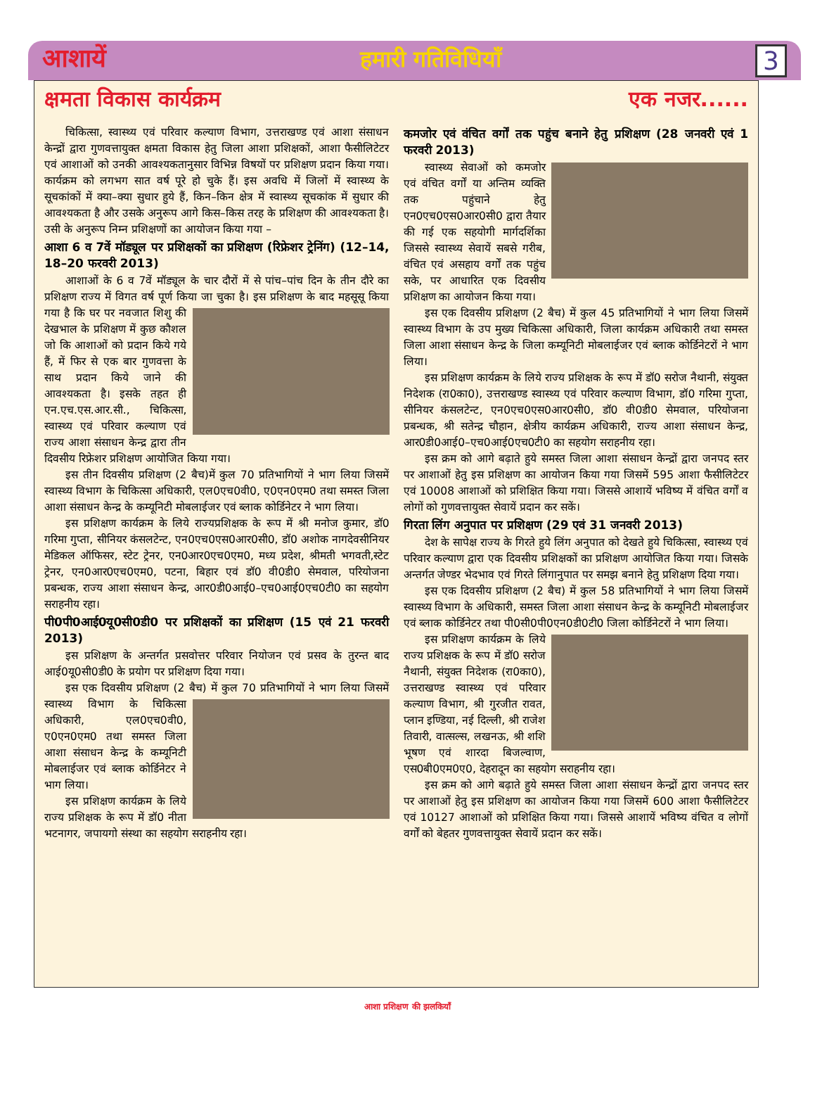आशायें हमारी गतिविधियाँ 3
क्षमता विकास कार्यक्रम एक नजर......
चिकित्सा, स्वास्थ्य एवं परिवार कल्याण विभाग, उत्तराखण्ड एवं आशा संसाधन केन्द्रों द्वारा गुणवत्तायुक्त क्षमता विकास हेतु जिला आशा प्रशिक्षकों, आशा फैसीलिटेटर एवं आशाओं को उनकी आवश्यकतानुसार विभिन्न विषयों पर प्रशिक्षण प्रदान किया गया। कार्यक्रम को लगभग सात वर्ष पूरे हो चुके हैं। इस अवधि में जिलों में स्वास्थ्य के सूचकांकों में क्या–क्या सुधार हुये हैं, किन–किन क्षेत्र में स्वास्थ्य सूचकांक में सुधार की आवश्यकता है और उसके अनुरूप आगे किस–किस तरह के प्रशिक्षण की आवश्यकता है। उसी के अनुरूप निम्न प्रशिक्षणों का आयोजन किया गया –
आशा 6 व 7वें मॉड्यूल पर प्रशिक्षकों का प्रशिक्षण (रिफ्रेशर ट्रेनिंग) (12–14, 18–20 फरवरी 2013)
आशाओं के 6 व 7वें मॉड्यूल के चार दौरों में से पांच–पांच दिन के तीन दौरे का प्रशिक्षण राज्य में विगत वर्ष पूर्ण किया जा चुका है। इस प्रशिक्षण के बाद महसूसू किया गया है कि घर पर नवजात शिशु की देखभाल के प्रशिक्षण में कुछ कौशल जो कि आशाओं को प्रदान किये गये हैं, में फिर से एक बार गुणवत्ता के साथ प्रदान किये जाने की आवश्यकता है। इसके तहत ही एन.एच.एस.आर.सी., चिकित्सा, स्वास्थ्य एवं परिवार कल्याण एवं राज्य आशा संसाधन केन्द्र द्वारा तीन दिवसीय रिफ्रेशर प्रशिक्षण आयोजित किया गया।
इस तीन दिवसीय प्रशिक्षण (2 बैच)में कुल 70 प्रतिभागियों ने भाग लिया जिसमें स्वास्थ्य विभाग के चिकित्सा अधिकारी, एल0एच0वी0, ए0एन0एम0 तथा समस्त जिला आशा संसाधन केन्द्र के कम्यूनिटी मोबलाईजर एवं ब्लाक कोर्डिनेटर ने भाग लिया।
इस प्रशिक्षण कार्यक्रम के लिये राज्यप्रशिक्षक के रूप में श्री मनोज कुमार, डॉ0 गरिमा गुप्ता, सीनियर कंसलटेन्ट, एन0एच0एस0आर0सी0, डॉ0 अशोक नागदेवसीनियर मेडिकल ऑफिसर, स्टेट ट्रेनर, एन0आर0एच0एम0, मध्य प्रदेश, श्रीमती भगवती,स्टेट ट्रेनर, एन0आर0एच0एम0, पटना, बिहार एवं डॉ0 वी0डी0 सेमवाल, परियोजना प्रबन्धक, राज्य आशा संसाधन केन्द्र, आर0डी0आई0–एच0आई0एच0टी0 का सहयोग सराहनीय रहा।
पी0पी0आई0यू0सी0डी0 पर प्रशिक्षकों का प्रशिक्षण (15 एवं 21 फरवरी 2013)
इस प्रशिक्षण के अन्तर्गत प्रसवोत्तर परिवार नियोजन एवं प्रसव के तुरन्त बाद आई0यू0सी0डी0 के प्रयोग पर प्रशिक्षण दिया गया।
इस एक दिवसीय प्रशिक्षण (2 बैच) में कुल 70 प्रतिभागियों ने भाग लिया जिसमें स्वास्थ्य विभाग के चिकित्सा अधिकारी, एल0एच0वी0, ए0एन0एम0 तथा समस्त जिला आशा संसाधन केन्द्र के कम्यूनिटी मोबलाईजर एवं ब्लाक कोर्डिनेटर ने भाग लिया।
इस प्रशिक्षण कार्यक्रम के लिये राज्य प्रशिक्षक के रूप में डॉ0 नीता भटनागर, जपायगो संस्था का सहयोग सराहनीय रहा।
कमजोर एवं वंचित वर्गों तक पहुंच बनाने हेतु प्रशिक्षण (28 जनवरी एवं 1 फरवरी 2013)
स्वास्थ्य सेवाओं को कमजोर एवं वंचित वर्गों या अन्तिम व्यक्ति तक पहुंचाने हेतु एन0एच0एस0आर0सी0 द्वारा तैयार की गई एक सहयोगी मार्गदर्शिका जिससे स्वास्थ्य सेवायें सबसे गरीब, वंचित एवं असहाय वर्गों तक पहुंच सके, पर आधारित एक दिवसीय प्रशिक्षण का आयोजन किया गया।
इस एक दिवसीय प्रशिक्षण (2 बैच) में कुल 45 प्रतिभागियों ने भाग लिया जिसमें स्वास्थ्य विभाग के उप मुख्य चिकित्सा अधिकारी, जिला कार्यक्रम अधिकारी तथा समस्त जिला आशा संसाधन केन्द्र के जिला कम्यूनिटी मोबलाईजर एवं ब्लाक कोर्डिनेटरों ने भाग लिया।
इस प्रशिक्षण कार्यक्रम के लिये राज्य प्रशिक्षक के रूप में डॉ0 सरोज नैथानी, संयुक्त निदेशक (रा0का0), उत्तराखण्ड स्वास्थ्य एवं परिवार कल्याण विभाग, डॉ0 गरिमा गुप्ता, सीनियर कंसलटेन्ट, एन0एच0एस0आर0सी0, डॉ0 वी0डी0 सेमवाल, परियोजना प्रबन्धक, श्री सतेन्द्र चौहान, क्षेत्रीय कार्यक्रम अधिकारी, राज्य आशा संसाधन केन्द्र, आर0डी0आई0–एच0आई0एच0टी0 का सहयोग सराहनीय रहा।
इस क्रम को आगे बढ़ाते हुये समस्त जिला आशा संसाधन केन्द्रों द्वारा जनपद स्तर पर आशाओं हेतु इस प्रशिक्षण का आयोजन किया गया जिसमें 595 आशा फैसीलिटेटर एवं 10008 आशाओं को प्रशिक्षित किया गया। जिससे आशायें भविष्य में वंचित वर्गों व लोगों को गुणवत्तायुक्त सेवायें प्रदान कर सकें।
गिरता लिंग अनुपात पर प्रशिक्षण (29 एवं 31 जनवरी 2013)
देश के सापेक्ष राज्य के गिरते हुये लिंग अनुपात को देखते हुये चिकित्सा, स्वास्थ्य एवं परिवार कल्याण द्वारा एक दिवसीय प्रशिक्षकों का प्रशिक्षण आयोजित किया गया। जिसके अन्तर्गत जेण्डर भेदभाव एवं गिरते लिंगानुपात पर समझ बनाने हेतु प्रशिक्षण दिया गया।
इस एक दिवसीय प्रशिक्षण (2 बैच) में कुल 58 प्रतिभागियों ने भाग लिया जिसमें स्वास्थ्य विभाग के अधिकारी, समस्त जिला आशा संसाधन केन्द्र के कम्यूनिटी मोबलाईजर एवं ब्लाक कोर्डिनेटर तथा पी0सी0पी0एन0डी0टी0 जिला कोर्डिनेटरों ने भाग लिया।
इस प्रशिक्षण कार्यक्रम के लिये राज्य प्रशिक्षक के रूप में डॉ0 सरोज नैथानी, संयुक्त निदेशक (रा0का0), उत्तराखण्ड स्वास्थ्य एवं परिवार कल्याण विभाग, श्री गुरजीत रावत, प्लान इण्डिया, नई दिल्ली, श्री राजेश तिवारी, वात्सल्स, लखनऊ, श्री शशि भूषण एवं शारदा बिजल्वाण, एस0बी0एम0ए0, देहरादून का सहयोग सराहनीय रहा।
इस क्रम को आगे बढ़ाते हुये समस्त जिला आशा संसाधन केन्द्रों द्वारा जनपद स्तर पर आशाओं हेतु इस प्रशिक्षण का आयोजन किया गया जिसमें 600 आशा फैसीलिटेटर एवं 10127 आशाओं को प्रशिक्षित किया गया। जिससे आशायें भविष्य वंचित व लोगों वर्गों को बेहतर गुणवत्तायुक्त सेवायें प्रदान कर सकें।
आशा प्रशिक्षण की झलकियाँ